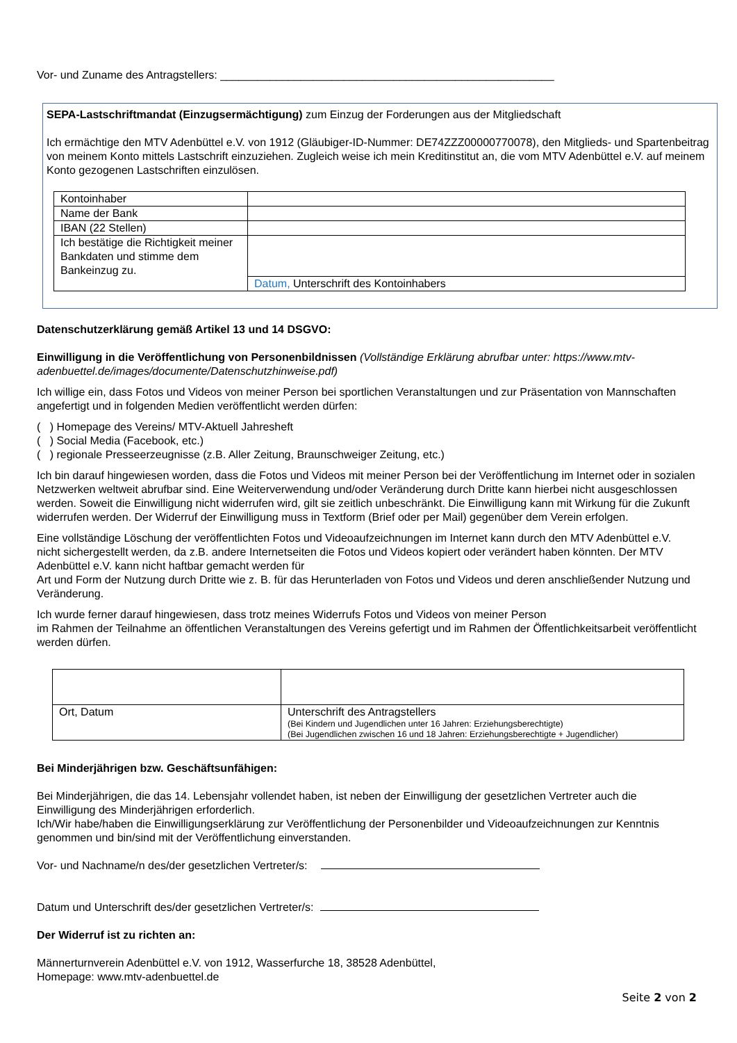Vor- und Zuname des Antragstellers: ______________________________________________________
SEPA-Lastschriftmandat (Einzugsermächtigung) zum Einzug der Forderungen aus der Mitgliedschaft
Ich ermächtige den MTV Adenbüttel e.V. von 1912 (Gläubiger-ID-Nummer: DE74ZZZ00000770078), den Mitglieds- und Spartenbeitrag von meinem Konto mittels Lastschrift einzuziehen. Zugleich weise ich mein Kreditinstitut an, die vom MTV Adenbüttel e.V. auf meinem Konto gezogenen Lastschriften einzulösen.
| Kontoinhaber | |
| Name der Bank | |
| IBAN (22 Stellen) | |
| Ich bestätige die Richtigkeit meiner Bankdaten und stimme dem Bankeinzug zu. | |
| | Datum, Unterschrift des Kontoinhabers |
Datenschutzerklärung gemäß Artikel 13 und 14 DSGVO:
Einwilligung in die Veröffentlichung von Personenbildnissen (Vollständige Erklärung abrufbar unter: https://www.mtv-adenbuettel.de/images/documente/Datenschutzhinweise.pdf)
Ich willige ein, dass Fotos und Videos von meiner Person bei sportlichen Veranstaltungen und zur Präsentation von Mannschaften angefertigt und in folgenden Medien veröffentlicht werden dürfen:
( ) Homepage des Vereins/ MTV-Aktuell Jahresheft
( ) Social Media (Facebook, etc.)
( ) regionale Presseerzeugnisse (z.B. Aller Zeitung, Braunschweiger Zeitung, etc.)
Ich bin darauf hingewiesen worden, dass die Fotos und Videos mit meiner Person bei der Veröffentlichung im Internet oder in sozialen Netzwerken weltweit abrufbar sind. Eine Weiterverwendung und/oder Veränderung durch Dritte kann hierbei nicht ausgeschlossen werden. Soweit die Einwilligung nicht widerrufen wird, gilt sie zeitlich unbeschränkt. Die Einwilligung kann mit Wirkung für die Zukunft widerrufen werden. Der Widerruf der Einwilligung muss in Textform (Brief oder per Mail) gegenüber dem Verein erfolgen.
Eine vollständige Löschung der veröffentlichten Fotos und Videoaufzeichnungen im Internet kann durch den MTV Adenbüttel e.V. nicht sichergestellt werden, da z.B. andere Internetseiten die Fotos und Videos kopiert oder verändert haben könnten. Der MTV Adenbüttel e.V. kann nicht haftbar gemacht werden für
Art und Form der Nutzung durch Dritte wie z. B. für das Herunterladen von Fotos und Videos und deren anschließender Nutzung und Veränderung.
Ich wurde ferner darauf hingewiesen, dass trotz meines Widerrufs Fotos und Videos von meiner Person
im Rahmen der Teilnahme an öffentlichen Veranstaltungen des Vereins gefertigt und im Rahmen der Öffentlichkeitsarbeit veröffentlicht werden dürfen.
| Ort, Datum | Unterschrift des Antragstellers (Bei Kindern und Jugendlichen unter 16 Jahren: Erziehungsberechtigte) (Bei Jugendlichen zwischen 16 und 18 Jahren: Erziehungsberechtigte + Jugendlicher) |
Bei Minderjährigen bzw. Geschäftsunfähigen:
Bei Minderjährigen, die das 14. Lebensjahr vollendet haben, ist neben der Einwilligung der gesetzlichen Vertreter auch die Einwilligung des Minderjährigen erforderlich.
Ich/Wir habe/haben die Einwilligungserklärung zur Veröffentlichung der Personenbilder und Videoaufzeichnungen zur Kenntnis genommen und bin/sind mit der Veröffentlichung einverstanden.
Vor- und Nachname/n des/der gesetzlichen Vertreter/s:
Datum und Unterschrift des/der gesetzlichen Vertreter/s:
Der Widerruf ist zu richten an:
Männerturnverein Adenbüttel e.V. von 1912, Wasserfurche 18, 38528 Adenbüttel,
Homepage: www.mtv-adenbuettel.de
Seite 2 von 2